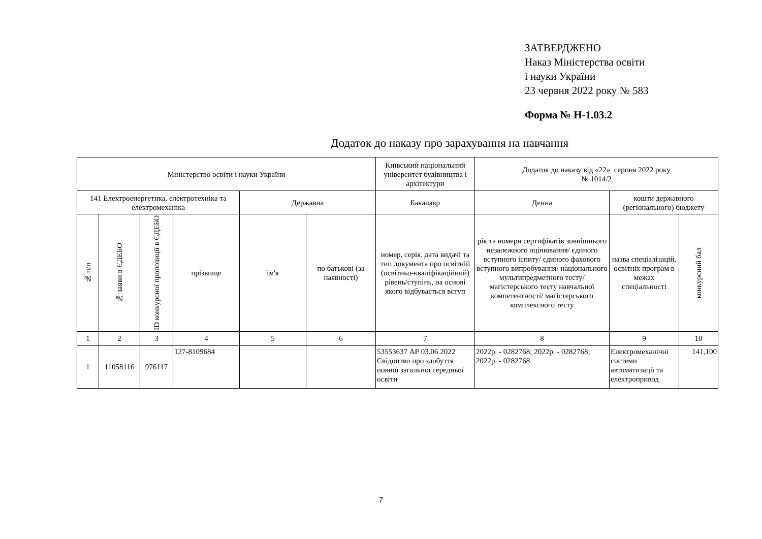ЗАТВЕРДЖЕНО
Наказ Міністерства освіти
і науки України
23 червня 2022 року № 583
Форма № Н-1.03.2
Додаток до наказу про зарахування на навчання
| Міністерство освіти і науки України | | | | | | Київський національний університет будівництва і архітектури | Додаток до наказу від «22» серпня 2022 року № 1014/2 | | |
| 141 Електроенергетика, електротехніка та електромеханіка | | | | Державна | | Бакалавр | Денна | кошти державного (регіонального) бюджету | |
| № п/п | № заяви в ЄДЕБО | ID конкурсної пропозиції в ЄДЕБО | прізвище | ім'я | по батькові (за наявності) | номер, серія, дата видачі та тип документа про освітній (освітньо-кваліфікаційний) рівень/ступінь, на основі якого відбувається вступ | рік та номери сертифікатів зовнішнього незалежного оцінювання/ єдиного вступного іспиту/ єдиного фахового вступного випробування/ національного мультипредметного тесту/ магістерського тесту навчальної компетентності/ магістерського комплексного тесту | назва спеціалізацій, освітніх програм в межах спеціальності | конкурсний бал |
| 1 | 2 | 3 | 4 | 5 | 6 | 7 | 8 | 9 | 10 |
| 1 | 11058116 | 976117 | 127-8109684 | | | 53553637 АР 03.06.2022 Свідоцтво про здобуття повної загальної середньої освіти | 2022р. - 0282768; 2022р. - 0282768; 2022р. - 0282768 | Електромеханічні системи автоматизації та електропривод | 141,100 |
7